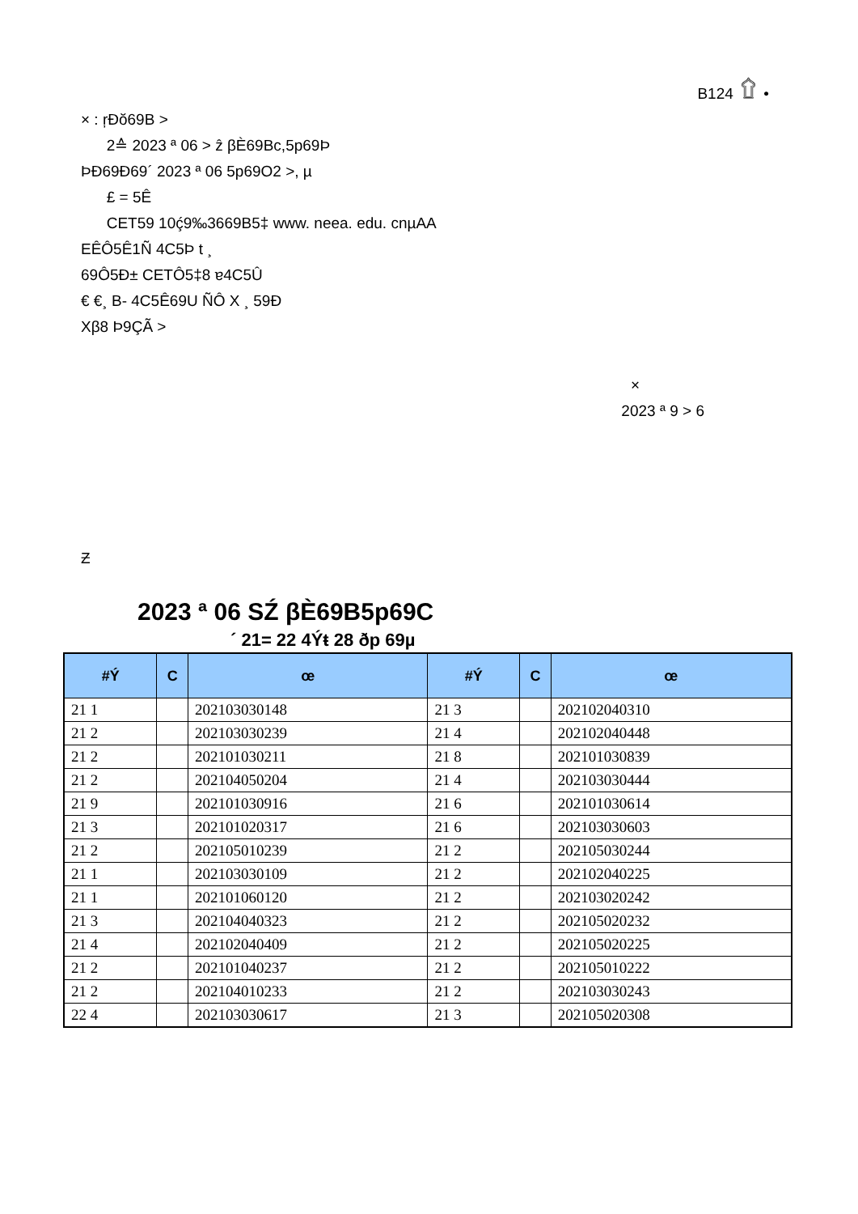B124 ۩ •
× : ŗÐŏ69B >
2≙ 2023 ª 06 > ẑ βÈ69Bc,5p69Þ
ÞÐ69Ð69´ 2023 ª 06 5p69O2 >, µ
£ = 5Ê
CET59 10ḉ9‰3669B5‡ www. neea. edu. cnµAA
EÊÔ5Ê1Ñ 4C5Þ t ¸
69Ô5Ð± CETÔ5‡8 ɐ4C5Û
€ €¸ B- 4C5Ê69U ÑÔ X ¸ 59Ð
Xβ8 Þ9ÇÃ >
×
2023 ª 9 > 6
Ƶ
2023 ª 06 SŹ βÈ69B5p69C
´ 21= 22 4Ýŧ 28 ðp 69µ
| #Ý | C | œ | #Ý | C | œ |
| --- | --- | --- | --- | --- | --- |
| 21 1 | | 202103030148 | 21 3 | | 202102040310 |
| 21 2 | | 202103030239 | 21 4 | | 202102040448 |
| 21 2 | | 202101030211 | 21 8 | | 202101030839 |
| 21 2 | | 202104050204 | 21 4 | | 202103030444 |
| 21 9 | | 202101030916 | 21 6 | | 202101030614 |
| 21 3 | | 202101020317 | 21 6 | | 202103030603 |
| 21 2 | | 202105010239 | 21 2 | | 202105030244 |
| 21 1 | | 202103030109 | 21 2 | | 202102040225 |
| 21 1 | | 202101060120 | 21 2 | | 202103020242 |
| 21 3 | | 202104040323 | 21 2 | | 202105020232 |
| 21 4 | | 202102040409 | 21 2 | | 202105020225 |
| 21 2 | | 202101040237 | 21 2 | | 202105010222 |
| 21 2 | | 202104010233 | 21 2 | | 202103030243 |
| 22 4 | | 202103030617 | 21 3 | | 202105020308 |